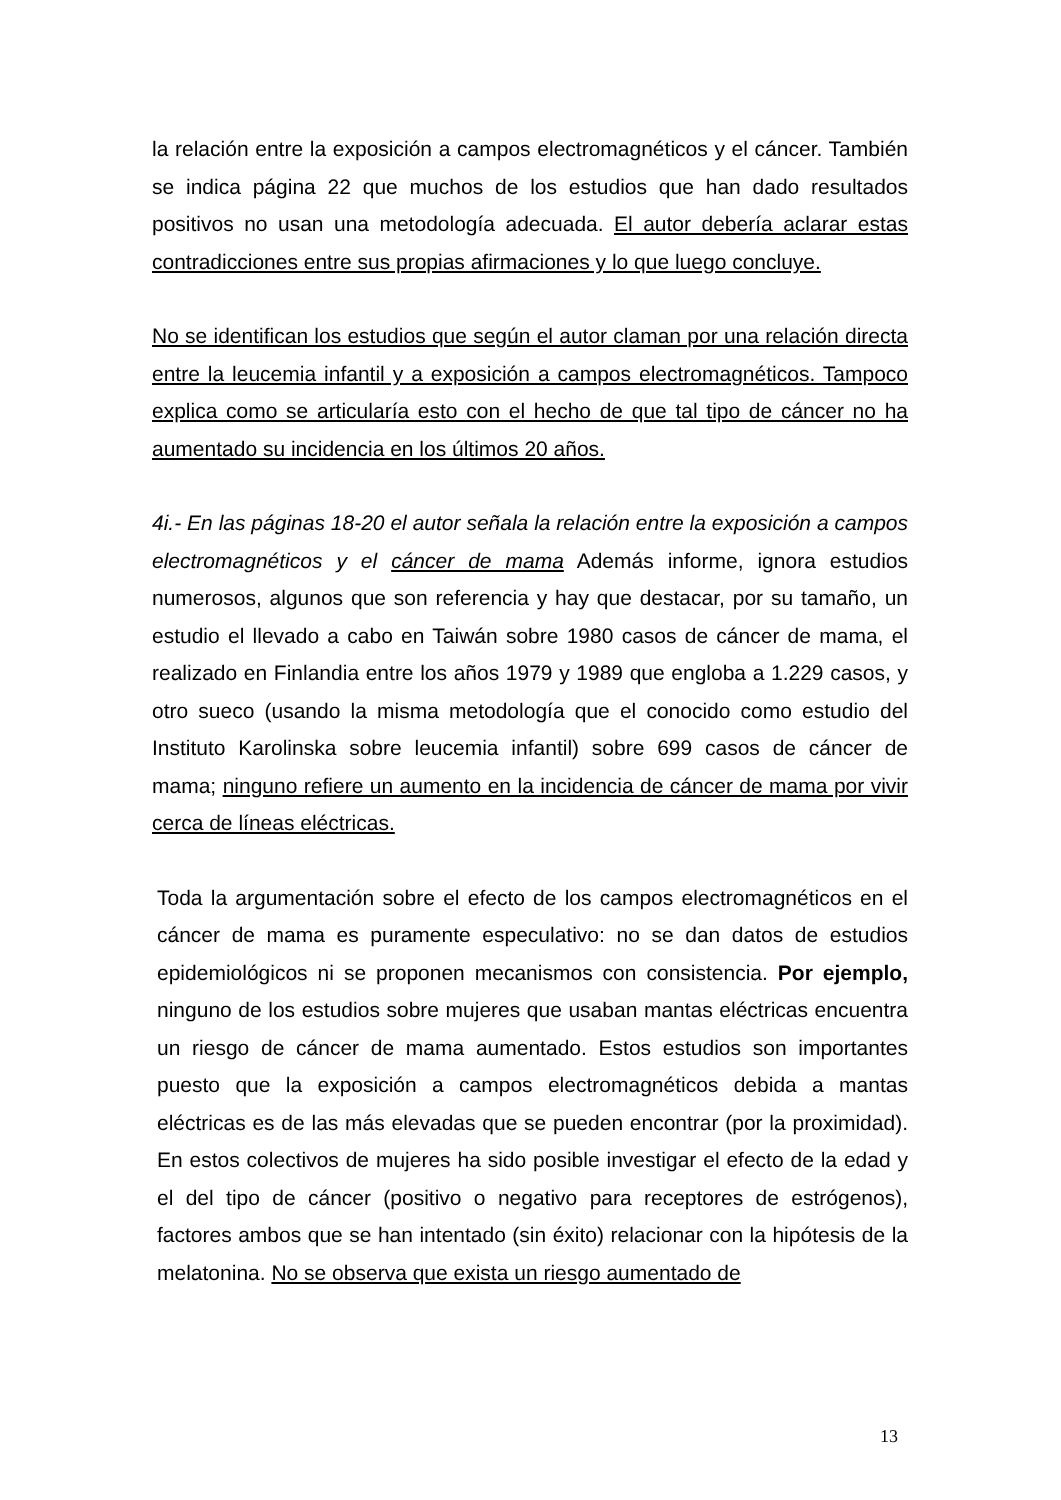la relación entre la exposición a campos electromagnéticos y el cáncer. También se indica página 22 que muchos de los estudios que han dado resultados positivos no usan una metodología adecuada. El autor debería aclarar estas contradicciones entre sus propias afirmaciones y lo que luego concluye.
No se identifican los estudios que según el autor claman por una relación directa entre la leucemia infantil y a exposición a campos electromagnéticos. Tampoco explica como se articularía esto con el hecho de que tal tipo de cáncer no ha aumentado su incidencia en los últimos 20 años.
4i.- En las páginas 18-20 el autor señala la relación entre la exposición a campos electromagnéticos y el cáncer de mama Además informe, ignora estudios numerosos, algunos que son referencia y hay que destacar, por su tamaño, un estudio el llevado a cabo en Taiwán sobre 1980 casos de cáncer de mama, el realizado en Finlandia entre los años 1979 y 1989 que engloba a 1.229 casos, y otro sueco (usando la misma metodología que el conocido como estudio del Instituto Karolinska sobre leucemia infantil) sobre 699 casos de cáncer de mama; ninguno refiere un aumento en la incidencia de cáncer de mama por vivir cerca de líneas eléctricas.
Toda la argumentación sobre el efecto de los campos electromagnéticos en el cáncer de mama es puramente especulativo: no se dan datos de estudios epidemiológicos ni se proponen mecanismos con consistencia. Por ejemplo, ninguno de los estudios sobre mujeres que usaban mantas eléctricas encuentra un riesgo de cáncer de mama aumentado. Estos estudios son importantes puesto que la exposición a campos electromagnéticos debida a mantas eléctricas es de las más elevadas que se pueden encontrar (por la proximidad). En estos colectivos de mujeres ha sido posible investigar el efecto de la edad y el del tipo de cáncer (positivo o negativo para receptores de estrógenos), factores ambos que se han intentado (sin éxito) relacionar con la hipótesis de la melatonina. No se observa que exista un riesgo aumentado de
13